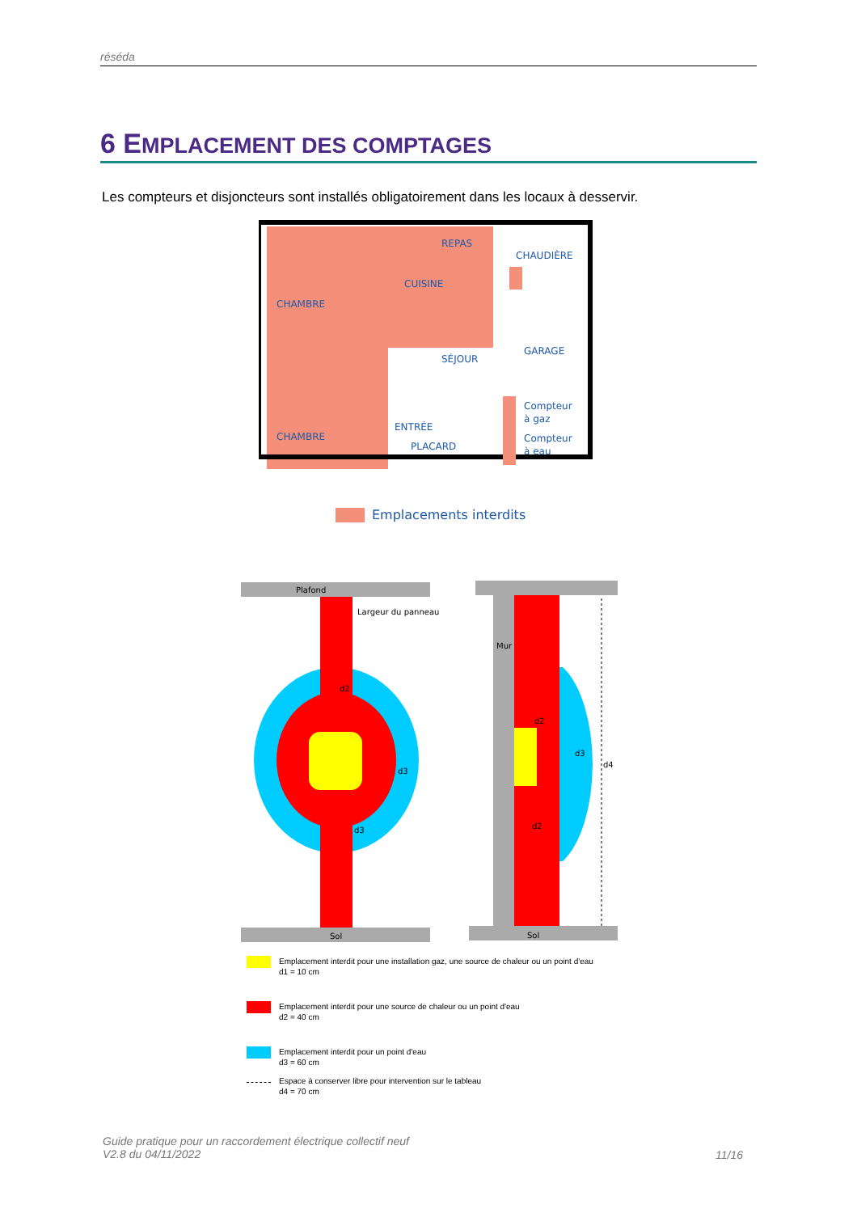réséda
6 EMPLACEMENT DES COMPTAGES
Les compteurs et disjoncteurs sont installés obligatoirement dans les locaux à desservir.
CHAMBRE
CUISINE
REPAS
CHAUDIÈRE
SÉJOUR
GARAGE
Compteur
à gaz
Compteur
à eau
CHAMBRE
ENTRÉE
PLACARD
Emplacements interdits
Plafond
Largeur du panneau
d2
d3
d3
Sol
Mur
d4
d3
d2
d2
Sol
Emplacement interdit pour une installation gaz, une source de chaleur ou un point d'eau
d1 = 10 cm
Emplacement interdit pour une source de chaleur ou un point d'eau
d2 = 40 cm
Emplacement interdit pour un point d'eau
d3 = 60 cm
Espace à conserver libre pour intervention sur le tableau
d4 = 70 cm
Guide pratique pour un raccordement électrique collectif neuf
V2.8 du 04/11/2022
11/16